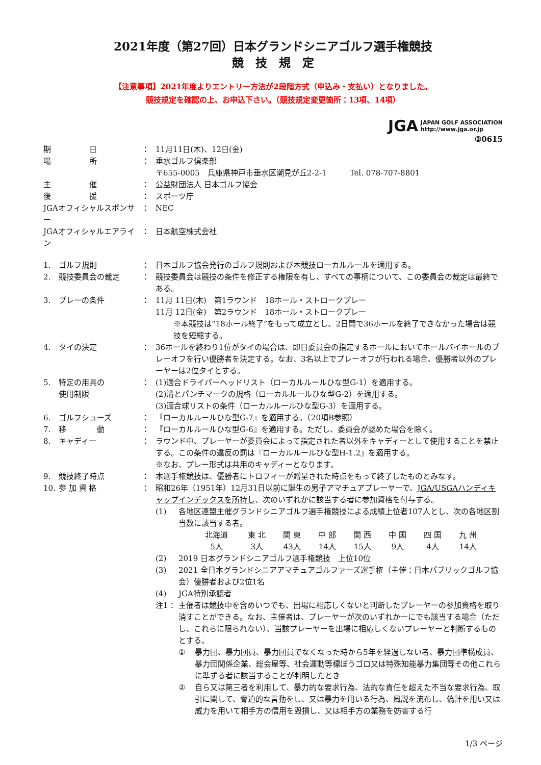2021年度（第27回）日本グランドシニアゴルフ選手権競技
競　技　規　定
【注意事項】2021年度よりエントリー方法が2段階方式（申込み・支払い）となりました。
競技規定を確認の上、お申込下さい。（競技規定変更箇所：13項、14項）
JGA JAPAN GOLF ASSOCIATION
http://www.jga.or.jp
②0615
| 期 日 | ： | 11月11日(木)、12日(金) |
| 場 所 | ： | 垂水ゴルフ倶楽部 〒655-0005 兵庫県神戸市垂水区潮見が丘2-2-1 Tel. 078-707-8801 |
| 主 催 | ： | 公益財団法人 日本ゴルフ協会 |
| 後 援 | ： | スポーツ庁 |
| JGAオフィシャルスポンサー | ： | NEC |
| JGAオフィシャルエアライン | ： | 日本航空株式会社 |
| 1. | ゴルフ規則 | ： | 日本ゴルフ協会発行のゴルフ規則および本競技ローカルルールを適用する。 |
| 2. | 競技委員会の裁定 | ： | 競技委員会は競技の条件を修正する権限を有し、すべての事柄について、この委員会の裁定は最終である。 |
| 3. | プレーの条件 | ： | 11月 11日(木) 第1ラウンド 18ホール・ストロークプレー 11月 12日(金) 第2ラウンド 18ホール・ストロークプレー ※本競技は“18ホール終了”をもって成立とし、2日間で36ホールを終了できなかった場合は競技を短縮する。 |
| 4. | タイの決定 | ： | 36ホールを終わり1位がタイの場合は、即日委員会の指定するホールにおいてホールバイホールのプレーオフを行い優勝者を決定する。なお、3名以上でプレーオフが行われる場合、優勝者以外のプレーヤーは2位タイとする。 |
| 5. | 特定の用具の 使用制限 | ： | (1)適合ドライバーヘッドリスト（ローカルルールひな型G-1）を適用する。 (2)溝とパンチマークの規格（ローカルルールひな型G-2）を適用する。 (3)適合球リストの条件（ローカルルールひな型G-3）を適用する。 |
| 6. | ゴルフシューズ | ： | 『ローカルルールひな型G-7』を適用する。（20項B参照） |
| 7. | 移 動 | ： | 『ローカルルールひな型G-6』を適用する。ただし、委員会が認めた場合を除く。 |
| 8. | キャディー | ： | ラウンド中、プレーヤーが委員会によって指定された者以外をキャディーとして使用することを禁止する。この条件の違反の罰は『ローカルルールひな型H-1.2』を適用する。 ※なお、プレー形式は共用のキャディーとなります。 |
| 9. | 競技終了時点 | ： | 本選手権競技は、優勝者にトロフィーが贈呈された時点をもって終了したものとみなす。 |
| 10. | 参 加 資 格 | ： | 昭和26年（1951年）12月31日以前に誕生の男子アマチュアプレーヤーで、 JGA/USGAハンディキャップインデックスを所持し 、次のいずれかに該当する者に参加資格を付与する。 / (1) / 各地区連盟主催グランドシニアゴルフ選手権競技による成績上位者107人とし、次の各地区割当数に該当する者。 / 北海道 / 東 北 / 関 東 / 中 部 / 関 西 / 中 国 / 四 国 / 九 州 / / 5人 / 3人 / 43人 / 14人 / 15人 / 9人 / 4人 / 14人 / / / (2) / 2019 日本グランドシニアゴルフ選手権競技 上位10位 / / (3) / 2021 全日本グランドシニアアマチュアゴルファーズ選手権（主催：日本パブリックゴルフ協会）優勝者および2位1名 / / (4) / JGA特別承認者 / / 注1： / 主催者は競技中を含めいつでも、出場に相応しくないと判断したプレーヤーの参加資格を取り消すことができる。なお、主催者は、プレーヤーが次のいずれか一にでも該当する場合（ただし、これらに限られない）、当該プレーヤーを出場に相応しくないプレーヤーと判断するものとする。 / ① / 暴力団、暴力団員、暴力団員でなくなった時から5年を経過しない者、暴力団準構成員、暴力団関係企業、総会屋等、社会運動等標ぼうゴロ又は特殊知能暴力集団等その他これらに準ずる者に該当することが判明したとき / / ② / 自ら又は第三者を利用して、暴力的な要求行為、法的な責任を超えた不当な要求行為、取引に関して、脅迫的な言動をし、又は暴力を用いる行為、風説を流布し、偽計を用い又は威力を用いて相手方の信用を毀損し、又は相手方の業務を妨害する行 / / |
1/3 ページ